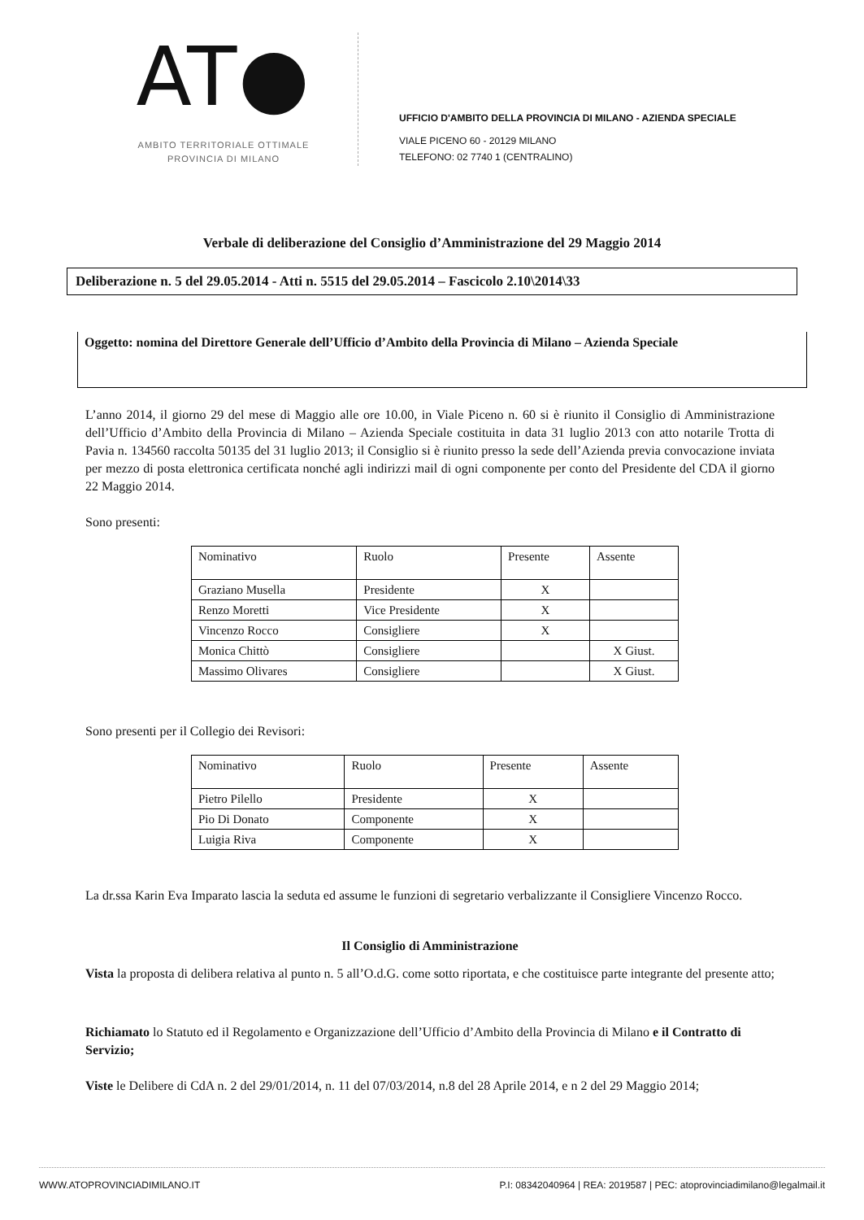AT●
AMBITO TERRITORIALE OTTIMALE
PROVINCIA DI MILANO
UFFICIO D'AMBITO DELLA PROVINCIA DI MILANO - AZIENDA SPECIALE
VIALE PICENO 60 - 20129 MILANO
TELEFONO: 02 7740 1 (CENTRALINO)
Verbale di deliberazione del Consiglio d’Amministrazione del 29 Maggio 2014
Deliberazione n. 5 del 29.05.2014 - Atti n. 5515 del 29.05.2014 – Fascicolo 2.10\2014\33
Oggetto: nomina del Direttore Generale dell’Ufficio d’Ambito della Provincia di Milano – Azienda Speciale
L’anno 2014, il giorno 29 del mese di Maggio alle ore 10.00, in Viale Piceno n. 60 si è riunito il Consiglio di Amministrazione dell’Ufficio d’Ambito della Provincia di Milano – Azienda Speciale costituita in data 31 luglio 2013 con atto notarile Trotta di Pavia n. 134560 raccolta 50135 del 31 luglio 2013; il Consiglio si è riunito presso la sede dell’Azienda previa convocazione inviata per mezzo di posta elettronica certificata nonché agli indirizzi mail di ogni componente per conto del Presidente del CDA il giorno 22 Maggio 2014.
Sono presenti:
| Nominativo | Ruolo | Presente | Assente |
| Graziano Musella | Presidente | X | |
| Renzo Moretti | Vice Presidente | X | |
| Vincenzo Rocco | Consigliere | X | |
| Monica Chittò | Consigliere | | X Giust. |
| Massimo Olivares | Consigliere | | X Giust. |
Sono presenti per il Collegio dei Revisori:
| Nominativo | Ruolo | Presente | Assente |
| Pietro Pilello | Presidente | X | |
| Pio Di Donato | Componente | X | |
| Luigia Riva | Componente | X | |
La dr.ssa Karin Eva Imparato lascia la seduta ed assume le funzioni di segretario verbalizzante il Consigliere Vincenzo Rocco.
Il Consiglio di Amministrazione
Vista la proposta di delibera relativa al punto n. 5 all’O.d.G. come sotto riportata, e che costituisce parte integrante del presente atto;
Richiamato lo Statuto ed il Regolamento e Organizzazione dell’Ufficio d’Ambito della Provincia di Milano e il Contratto di Servizio;
Viste le Delibere di CdA n. 2 del 29/01/2014, n. 11 del 07/03/2014, n.8 del 28 Aprile 2014, e n 2 del 29 Maggio 2014;
WWW.ATOPROVINCIADIMILANO.IT P.I: 08342040964 | REA: 2019587 | PEC: atoprovinciadimilano@legalmail.it